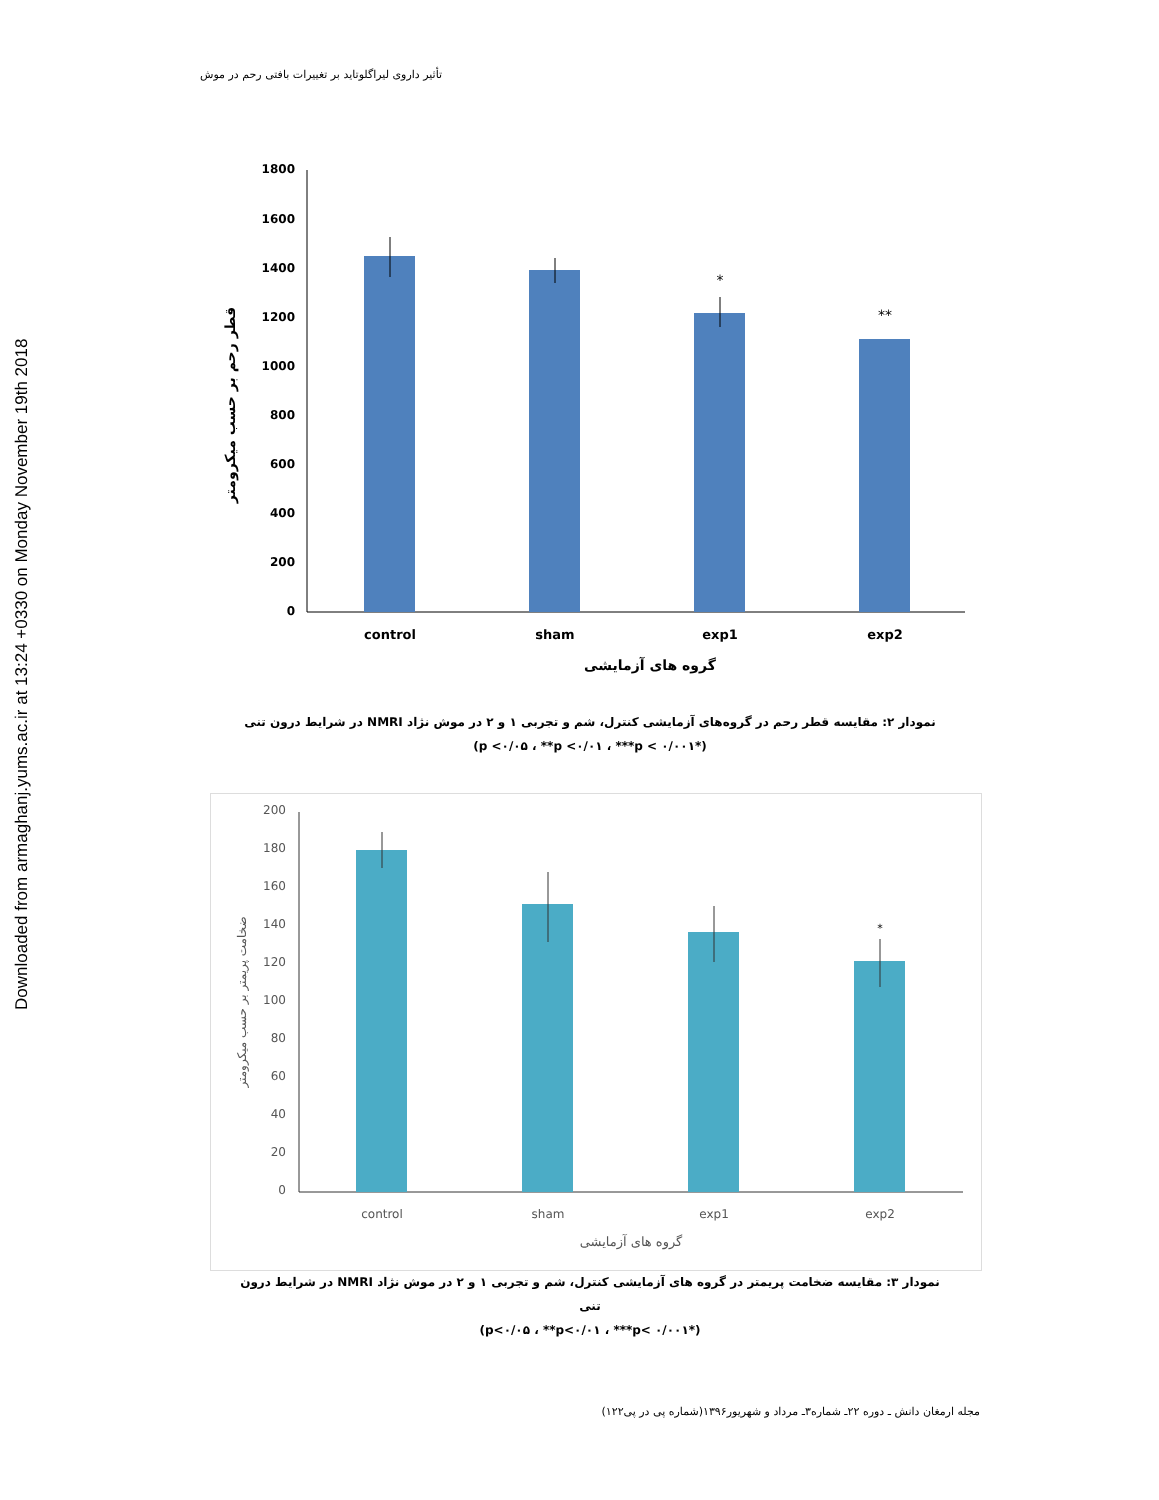Downloaded from armaghanj.yums.ac.ir at 13:24 +0330 on Monday November 19th 2018
تأثیر داروی لیراگلوتاید بر تغییرات بافتی رحم در موش
1800
1600
1400
1200
1000
800
600
400
200
0
*
**
control
sham
exp1
exp2
گروه های آزمایشی
قطر رحم بر حسب میکرومتر
نمودار ۲: مقایسه قطر رحم در گروه‌های آزمایشی کنترل، شم و تجربی ۱ و ۲ در موش نژاد NMRI در شرایط درون تنی
(*p <۰/۰۵ ، **p <۰/۰۱ ، ***p < ۰/۰۰۱)
200
180
160
140
120
100
80
60
40
20
0
*
control
sham
exp1
exp2
گروه های آزمایشی
ضخامت پریمتر بر حسب میکرومتر
نمودار ۳: مقایسه ضخامت پریمتر در گروه های آزمایشی کنترل، شم و تجربی ۱ و ۲ در موش نژاد NMRI در شرایط درون تنی
(*p<۰/۰۵ ، **p<۰/۰۱ ، ***p< ۰/۰۰۱)
مجله ارمغان دانش ـ دوره ۲۲ـ شماره۳ـ مرداد و شهریور۱۳۹۶(شماره پی در پی۱۲۲)